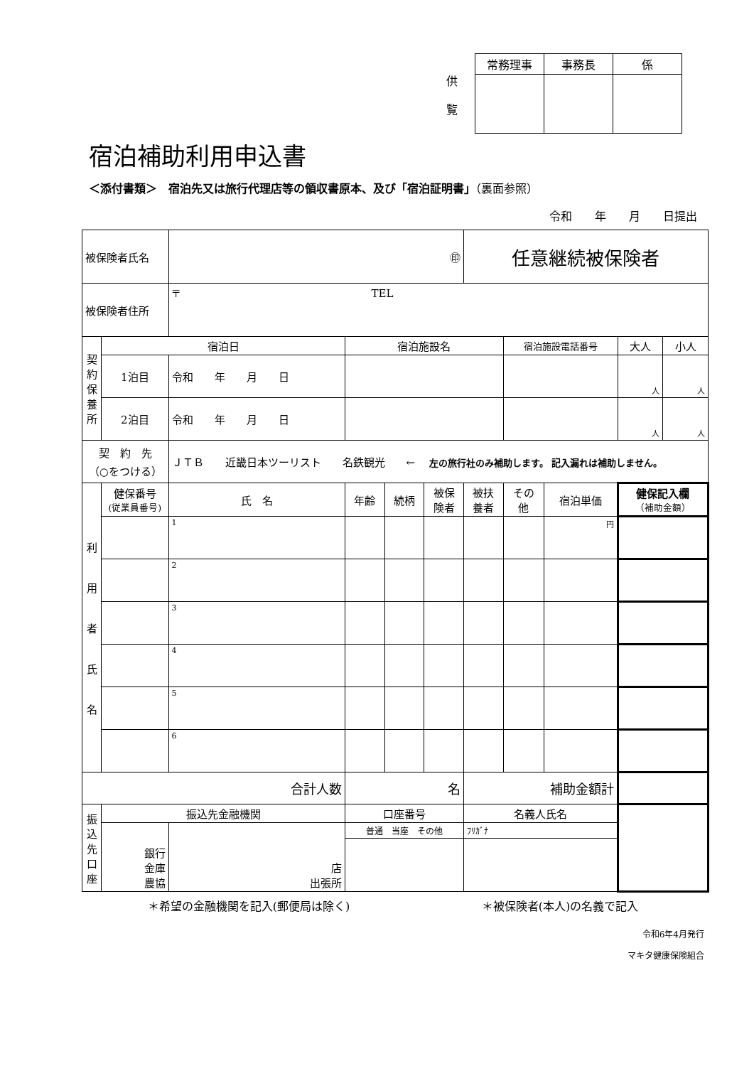供
覧
| 常務理事 | 事務長 | 係 |
宿泊補助利用申込書
＜添付書類＞　宿泊先又は旅行代理店等の領収書原本、及び「宿泊証明書」（裏面参照）
令和　　年　　月　　日提出
| 被保険者氏名 | | ㊞ | | | | 任意継続被保険者 | | | | |
| 被保険者住所 | | 〒 TEL | | | | | | | | |
| 契 約 保 養 所 | 宿泊日 | | 宿泊施設名 | | | | 宿泊施設電話番号 | | 大人 | 小人 |
| | 1泊目 | 令和 年 月 日 | | | | | | | 人 | 人 |
| | 2泊目 | 令和 年 月 日 | | | | | | | 人 | 人 |
| 契 約 先 （○をつける） | | ＪＴＢ 近畿日本ツーリスト 名鉄観光 ← 左の旅行社のみ補助します。 記入漏れは補助しません。 | | | | | | | | |
| 利 用 者 氏 名 | 健保番号 (従業員番号) | 氏 名 | 年齢 | 続柄 | 被保 険者 | 被扶 養者 | その 他 | 宿泊単価 | 健保記入欄 （補助金額） | |
| | | 1 | | | | | | 円 | | |
| | | 2 | | | | | | | | |
| | | 3 | | | | | | | | |
| | | 4 | | | | | | | | |
| | | 5 | | | | | | | | |
| | | 6 | | | | | | | | |
| 合計人数 | | | 名 | | | 補助金額計 | | | | |
| 振 込 先 口 座 | 振込先金融機関 | | 口座番号 | | | 名義人氏名 | | | | |
| | 銀行 金庫 農協 | 店 出張所 | 普通 当座 その他 | | | ﾌﾘｶﾞﾅ | | | | |
＊希望の金融機関を記入(郵便局は除く) ＊被保険者(本人)の名義で記入
令和6年4月発行
マキタ健康保険組合